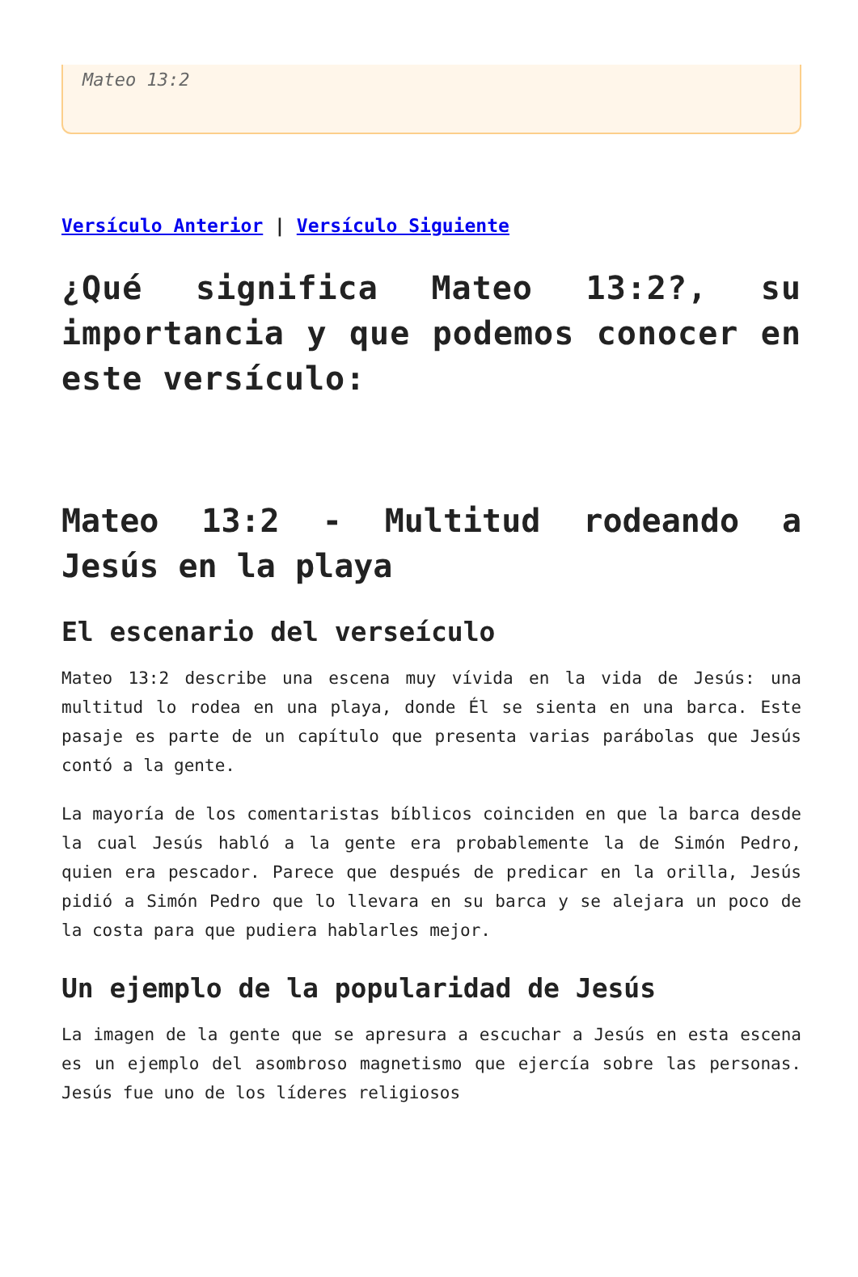Mateo 13:2
Versículo Anterior | Versículo Siguiente
¿Qué significa Mateo 13:2?, su importancia y que podemos conocer en este versículo:
Mateo 13:2 - Multitud rodeando a Jesús en la playa
El escenario del verseículo
Mateo 13:2 describe una escena muy vívida en la vida de Jesús: una multitud lo rodea en una playa, donde Él se sienta en una barca. Este pasaje es parte de un capítulo que presenta varias parábolas que Jesús contó a la gente.
La mayoría de los comentaristas bíblicos coinciden en que la barca desde la cual Jesús habló a la gente era probablemente la de Simón Pedro, quien era pescador. Parece que después de predicar en la orilla, Jesús pidió a Simón Pedro que lo llevara en su barca y se alejara un poco de la costa para que pudiera hablarles mejor.
Un ejemplo de la popularidad de Jesús
La imagen de la gente que se apresura a escuchar a Jesús en esta escena es un ejemplo del asombroso magnetismo que ejercía sobre las personas. Jesús fue uno de los líderes religiosos